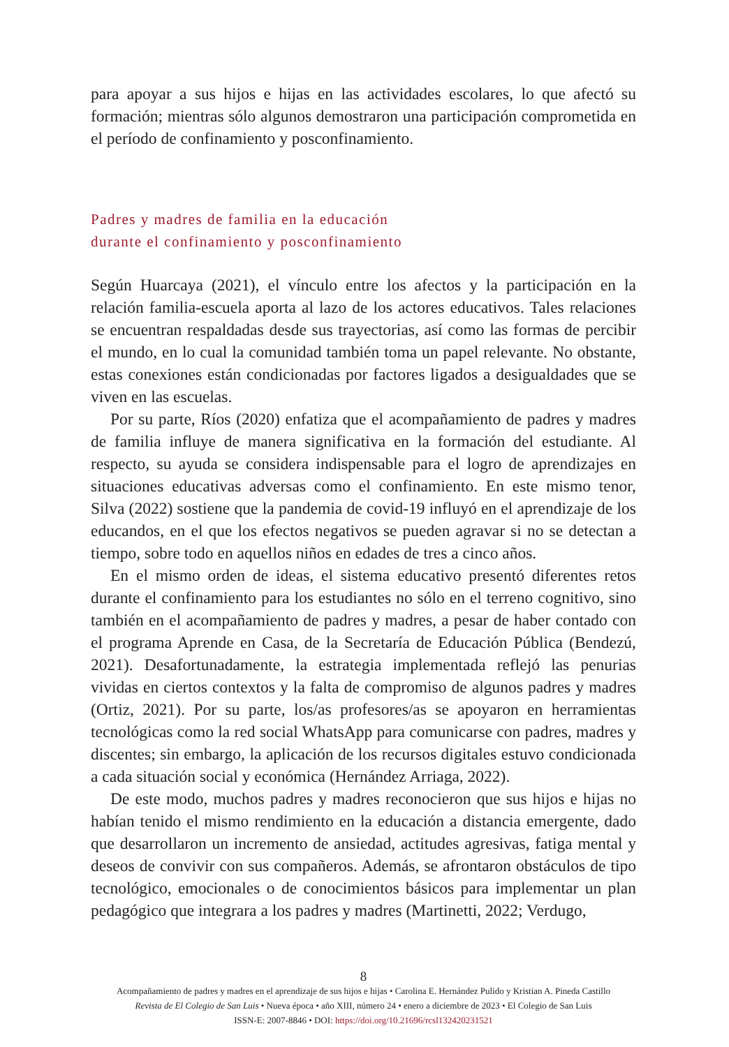para apoyar a sus hijos e hijas en las actividades escolares, lo que afectó su formación; mientras sólo algunos demostraron una participación comprometida en el período de confinamiento y posconfinamiento.
Padres y madres de familia en la educación
durante el confinamiento y posconfinamiento
Según Huarcaya (2021), el vínculo entre los afectos y la participación en la relación familia-escuela aporta al lazo de los actores educativos. Tales relaciones se encuentran respaldadas desde sus trayectorias, así como las formas de percibir el mundo, en lo cual la comunidad también toma un papel relevante. No obstante, estas conexiones están condicionadas por factores ligados a desigualdades que se viven en las escuelas.
Por su parte, Ríos (2020) enfatiza que el acompañamiento de padres y madres de familia influye de manera significativa en la formación del estudiante. Al respecto, su ayuda se considera indispensable para el logro de aprendizajes en situaciones educativas adversas como el confinamiento. En este mismo tenor, Silva (2022) sostiene que la pandemia de covid-19 influyó en el aprendizaje de los educandos, en el que los efectos negativos se pueden agravar si no se detectan a tiempo, sobre todo en aquellos niños en edades de tres a cinco años.
En el mismo orden de ideas, el sistema educativo presentó diferentes retos durante el confinamiento para los estudiantes no sólo en el terreno cognitivo, sino también en el acompañamiento de padres y madres, a pesar de haber contado con el programa Aprende en Casa, de la Secretaría de Educación Pública (Bendezú, 2021). Desafortunadamente, la estrategia implementada reflejó las penurias vividas en ciertos contextos y la falta de compromiso de algunos padres y madres (Ortiz, 2021). Por su parte, los/as profesores/as se apoyaron en herramientas tecnológicas como la red social WhatsApp para comunicarse con padres, madres y discentes; sin embargo, la aplicación de los recursos digitales estuvo condicionada a cada situación social y económica (Hernández Arriaga, 2022).
De este modo, muchos padres y madres reconocieron que sus hijos e hijas no habían tenido el mismo rendimiento en la educación a distancia emergente, dado que desarrollaron un incremento de ansiedad, actitudes agresivas, fatiga mental y deseos de convivir con sus compañeros. Además, se afrontaron obstáculos de tipo tecnológico, emocionales o de conocimientos básicos para implementar un plan pedagógico que integrara a los padres y madres (Martinetti, 2022; Verdugo,
8
Acompañamiento de padres y madres en el aprendizaje de sus hijos e hijas • Carolina E. Hernández Pulido y Kristian A. Pineda Castillo
Revista de El Colegio de San Luis • Nueva época • año XIII, número 24 • enero a diciembre de 2023 • El Colegio de San Luis
ISSN-E: 2007-8846 • DOI: https://doi.org/10.21696/rcsl132420231521